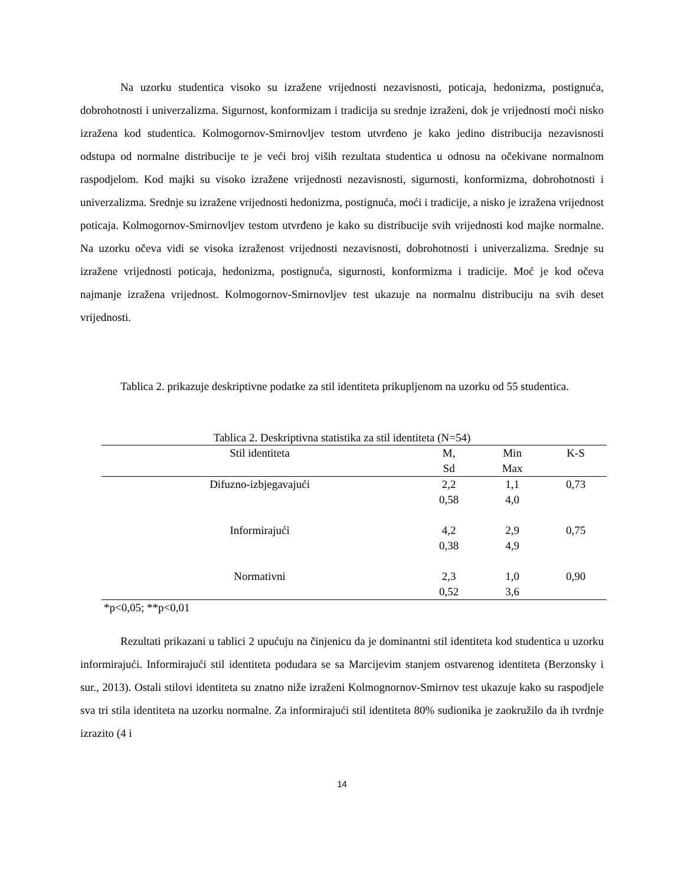Na uzorku studentica visoko su izražene vrijednosti nezavisnosti, poticaja, hedonizma, postignuća, dobrohotnosti i univerzalizma. Sigurnost, konformizam i tradicija su srednje izraženi, dok je vrijednosti moći nisko izražena kod studentica. Kolmogornov-Smirnovljev testom utvrđeno je kako jedino distribucija nezavisnosti odstupa od normalne distribucije te je veći broj viših rezultata studentica u odnosu na očekivane normalnom raspodjelom. Kod majki su visoko izražene vrijednosti nezavisnosti, sigurnosti, konformizma, dobrohotnosti i univerzalizma. Srednje su izražene vrijednosti hedonizma, postignuća, moći i tradicije, a nisko je izražena vrijednost poticaja. Kolmogornov-Smirnovljev testom utvrđeno je kako su distribucije svih vrijednosti kod majke normalne. Na uzorku očeva vidi se visoka izraženost vrijednosti nezavisnosti, dobrohotnosti i univerzalizma. Srednje su izražene vrijednosti poticaja, hedonizma, postignuća, sigurnosti, konformizma i tradicije. Moć je kod očeva najmanje izražena vrijednost. Kolmogornov-Smirnovljev test ukazuje na normalnu distribuciju na svih deset vrijednosti.
Tablica 2. prikazuje deskriptivne podatke za stil identiteta prikupljenom na uzorku od 55 studentica.
Tablica 2. Deskriptivna statistika za stil identiteta (N=54)
| Stil identiteta | M, | Min | K-S |
| --- | --- | --- | --- |
| | Sd | Max | |
| Difuzno-izbjegavajući | 2,2 | 1,1 | 0,73 |
| | 0,58 | 4,0 | |
| Informirajući | 4,2 | 2,9 | 0,75 |
| | 0,38 | 4,9 | |
| Normativni | 2,3 | 1,0 | 0,90 |
| | 0,52 | 3,6 | |
*p<0,05; **p<0,01
Rezultati prikazani u tablici 2 upućuju na činjenicu da je dominantni stil identiteta kod studentica u uzorku informirajući. Informirajući stil identiteta podudara se sa Marcijevim stanjem ostvarenog identiteta (Berzonsky i sur., 2013). Ostali stilovi identiteta su znatno niže izraženi Kolmognornov-Smirnov test ukazuje kako su raspodjele sva tri stila identiteta na uzorku normalne. Za informirajući stil identiteta 80% sudionika je zaokružilo da ih tvrdnje izrazito (4 i
14